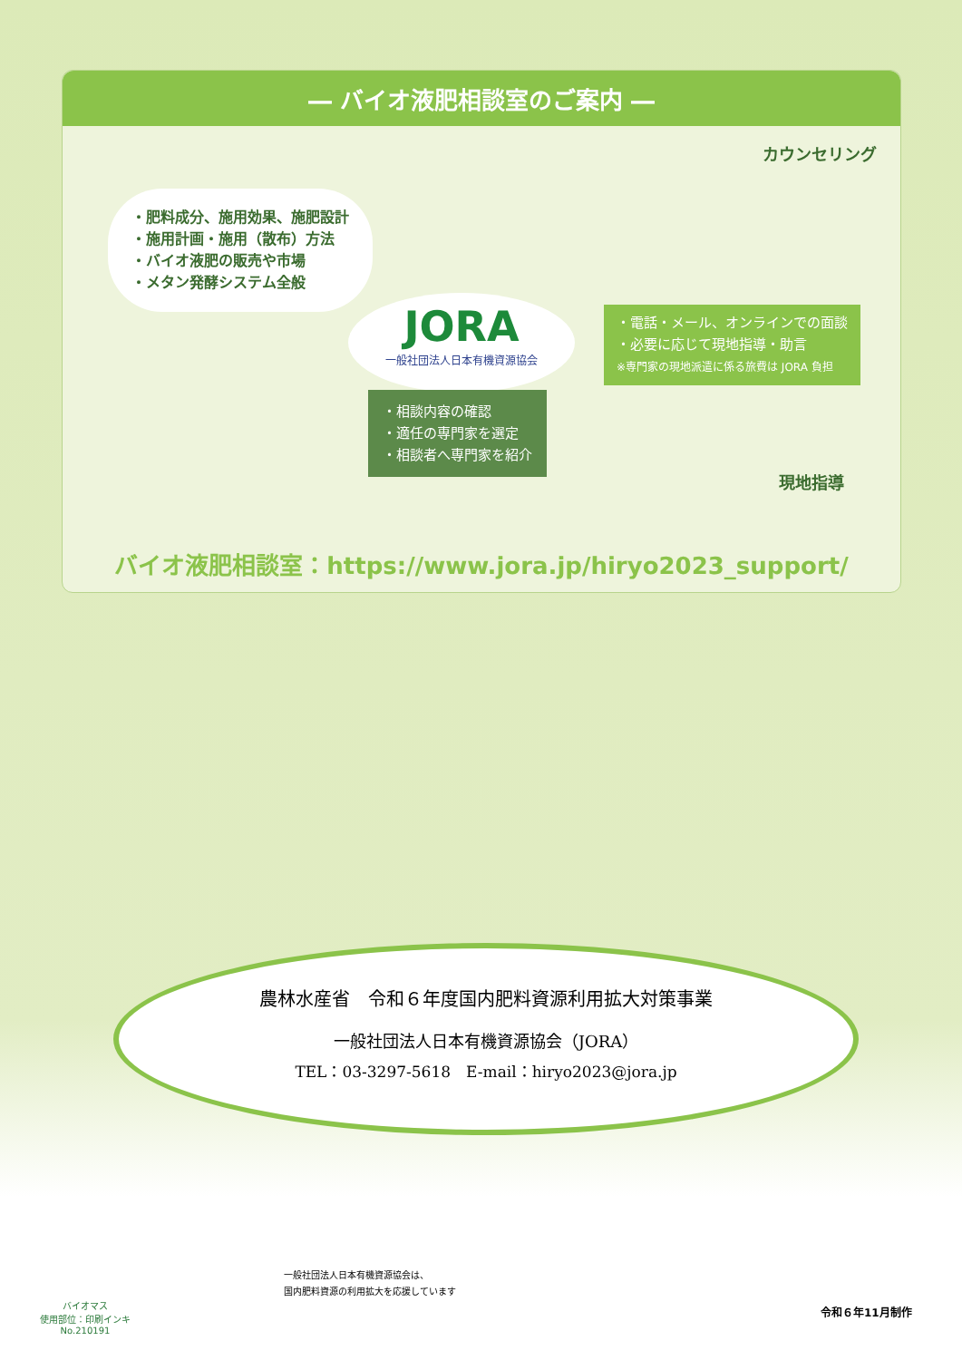― バイオ液肥相談室のご案内 ―
・肥料成分、施用効果、施肥設計
・施用計画・施用（散布）方法
・バイオ液肥の販売や市場
・メタン発酵システム全般
カウンセリング
JORA
一般社団法人日本有機資源協会
・相談内容の確認
・適任の専門家を選定
・相談者へ専門家を紹介
・電話・メール、オンラインでの面談
・必要に応じて現地指導・助言
※専門家の現地派遣に係る旅費は JORA 負担
現地指導
バイオ液肥相談室：https://www.jora.jp/hiryo2023_support/
農林水産省　令和６年度国内肥料資源利用拡大対策事業
一般社団法人日本有機資源協会（JORA）
TEL：03-3297-5618　E-mail：hiryo2023@jora.jp
バイオマス
使用部位：印刷インキ
No.210191
一般社団法人日本有機資源協会は、
国内肥料資源の利用拡大を応援しています
令和６年11月制作